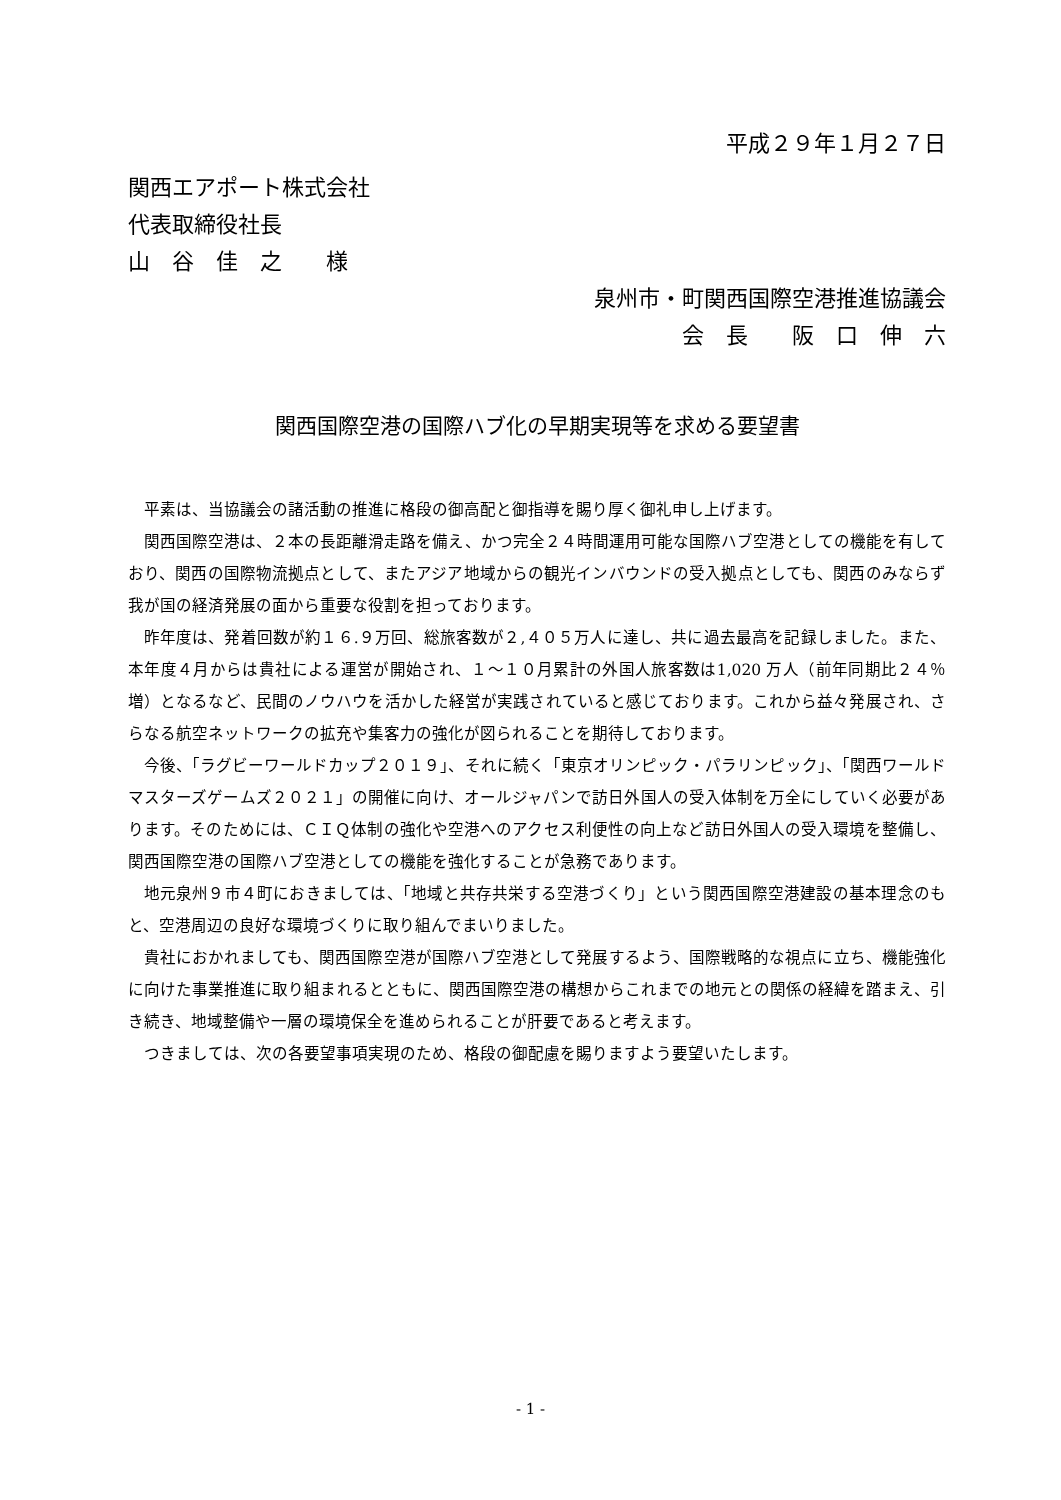平成２９年１月２７日
関西エアポート株式会社
代表取締役社長
山　谷　佳　之　　様
泉州市・町関西国際空港推進協議会
会　長　　阪　口　伸　六
関西国際空港の国際ハブ化の早期実現等を求める要望書
平素は、当協議会の諸活動の推進に格段の御高配と御指導を賜り厚く御礼申し上げます。
関西国際空港は、２本の長距離滑走路を備え、かつ完全２４時間運用可能な国際ハブ空港としての機能を有しており、関西の国際物流拠点として、またアジア地域からの観光インバウンドの受入拠点としても、関西のみならず我が国の経済発展の面から重要な役割を担っております。
昨年度は、発着回数が約１６.９万回、総旅客数が２,４０５万人に達し、共に過去最高を記録しました。また、本年度４月からは貴社による運営が開始され、１～１０月累計の外国人旅客数は1,020 万人（前年同期比２４％増）となるなど、民間のノウハウを活かした経営が実践されていると感じております。これから益々発展され、さらなる航空ネットワークの拡充や集客力の強化が図られることを期待しております。
今後、「ラグビーワールドカップ２０１９」、それに続く「東京オリンピック・パラリンピック」、「関西ワールドマスターズゲームズ２０２１」の開催に向け、オールジャパンで訪日外国人の受入体制を万全にしていく必要があります。そのためには、ＣＩＱ体制の強化や空港へのアクセス利便性の向上など訪日外国人の受入環境を整備し、関西国際空港の国際ハブ空港としての機能を強化することが急務であります。
地元泉州９市４町におきましては、「地域と共存共栄する空港づくり」という関西国際空港建設の基本理念のもと、空港周辺の良好な環境づくりに取り組んでまいりました。
貴社におかれましても、関西国際空港が国際ハブ空港として発展するよう、国際戦略的な視点に立ち、機能強化に向けた事業推進に取り組まれるとともに、関西国際空港の構想からこれまでの地元との関係の経緯を踏まえ、引き続き、地域整備や一層の環境保全を進められることが肝要であると考えます。
つきましては、次の各要望事項実現のため、格段の御配慮を賜りますよう要望いたします。
- 1 -